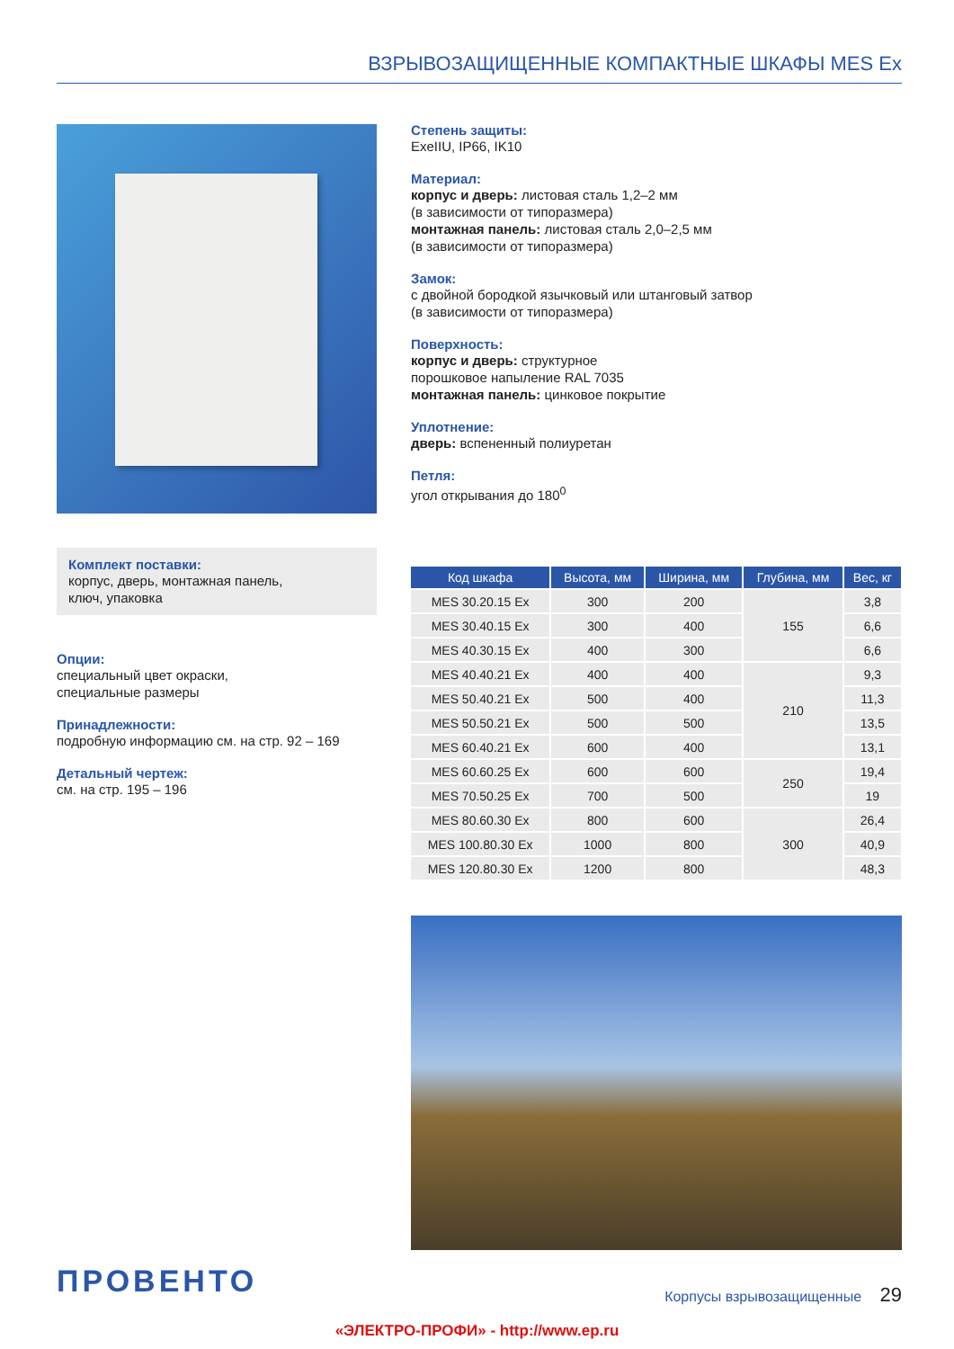ВЗРЫВОЗАЩИЩЕННЫЕ КОМПАКТНЫЕ ШКАФЫ MES Ex
Комплект поставки:
корпус, дверь, монтажная панель,
ключ, упаковка
Опции:
специальный цвет окраски,
специальные размеры
Принадлежности:
подробную информацию см. на стр. 92 – 169
Детальный чертеж:
см. на стр. 195 – 196
Степень защиты:
ExeIIU, IP66, IK10
Материал:
корпус и дверь: листовая сталь 1,2–2 мм
(в зависимости от типоразмера)
монтажная панель: листовая сталь 2,0–2,5 мм
(в зависимости от типоразмера)
Замок:
с двойной бородкой язычковый или штанговый затвор
(в зависимости от типоразмера)
Поверхность:
корпус и дверь: структурное
порошковое напыление RAL 7035
монтажная панель: цинковое покрытие
Уплотнение:
дверь: вспененный полиуретан
Петля:
угол открывания до 180<sup>0</sup>
| Код шкафа | Высота, мм | Ширина, мм | Глубина, мм | Вес, кг |
| --- | --- | --- | --- | --- |
| MES 30.20.15 Ex | 300 | 200 | 155 | 3,8 |
| MES 30.40.15 Ex | 300 | 400 | | 6,6 |
| MES 40.30.15 Ex | 400 | 300 | | 6,6 |
| MES 40.40.21 Ex | 400 | 400 | 210 | 9,3 |
| MES 50.40.21 Ex | 500 | 400 | | 11,3 |
| MES 50.50.21 Ex | 500 | 500 | | 13,5 |
| MES 60.40.21 Ex | 600 | 400 | | 13,1 |
| MES 60.60.25 Ex | 600 | 600 | 250 | 19,4 |
| MES 70.50.25 Ex | 700 | 500 | | 19 |
| MES 80.60.30 Ex | 800 | 600 | 300 | 26,4 |
| MES 100.80.30 Ex | 1000 | 800 | | 40,9 |
| MES 120.80.30 Ex | 1200 | 800 | | 48,3 |
ПРОВЕНТО
Корпусы взрывозащищенные 29
«ЭЛЕКТРО-ПРОФИ» - http://www.ep.ru